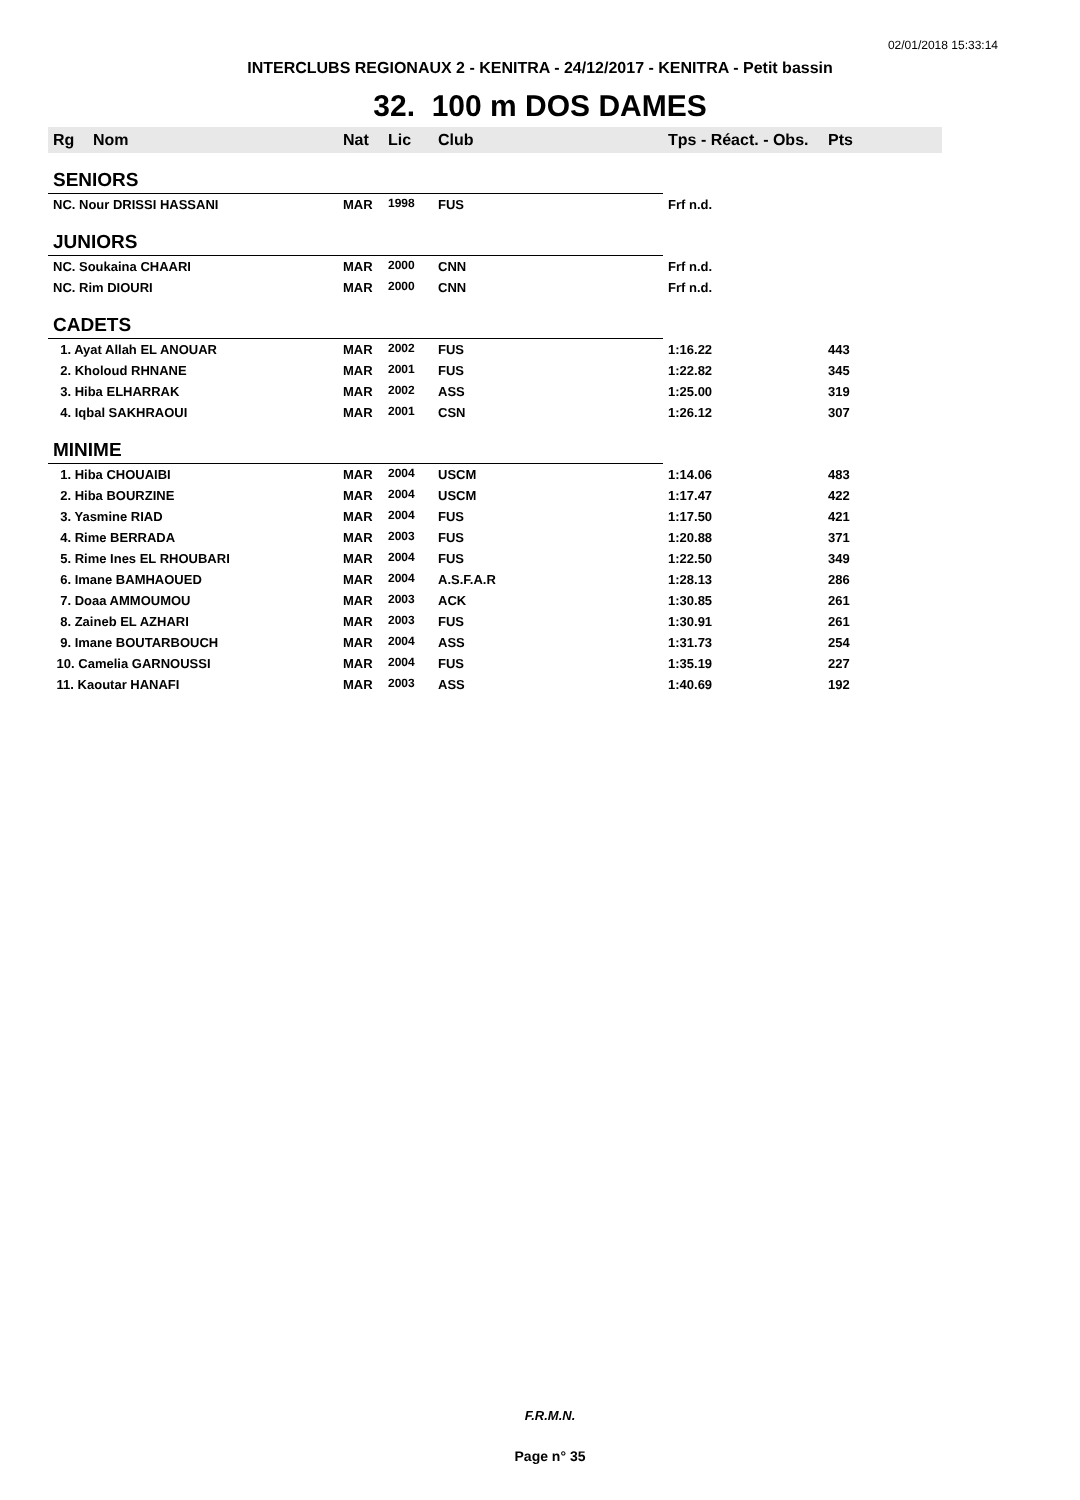02/01/2018 15:33:14
INTERCLUBS REGIONAUX 2 - KENITRA - 24/12/2017 - KENITRA - Petit bassin
32. 100 m DOS DAMES
| Rg | Nom | Nat | Lic | Club | Tps - Réact. - Obs. | Pts |
| --- | --- | --- | --- | --- | --- | --- |
| SENIORS | | | | | | |
| NC. Nour DRISSI HASSANI | | MAR | 1998 | FUS | Frf n.d. | |
| JUNIORS | | | | | | |
| NC. Soukaina CHAARI | | MAR | 2000 | CNN | Frf n.d. | |
| NC. Rim DIOURI | | MAR | 2000 | CNN | Frf n.d. | |
| CADETS | | | | | | |
| 1. Ayat Allah EL ANOUAR | | MAR | 2002 | FUS | 1:16.22 | 443 |
| 2. Kholoud RHNANE | | MAR | 2001 | FUS | 1:22.82 | 345 |
| 3. Hiba ELHARRAK | | MAR | 2002 | ASS | 1:25.00 | 319 |
| 4. Iqbal SAKHRAOUI | | MAR | 2001 | CSN | 1:26.12 | 307 |
| MINIME | | | | | | |
| 1. Hiba CHOUAIBI | | MAR | 2004 | USCM | 1:14.06 | 483 |
| 2. Hiba BOURZINE | | MAR | 2004 | USCM | 1:17.47 | 422 |
| 3. Yasmine RIAD | | MAR | 2004 | FUS | 1:17.50 | 421 |
| 4. Rime BERRADA | | MAR | 2003 | FUS | 1:20.88 | 371 |
| 5. Rime Ines EL RHOUBARI | | MAR | 2004 | FUS | 1:22.50 | 349 |
| 6. Imane BAMHAOUED | | MAR | 2004 | A.S.F.A.R | 1:28.13 | 286 |
| 7. Doaa AMMOUMOU | | MAR | 2003 | ACK | 1:30.85 | 261 |
| 8. Zaineb EL AZHARI | | MAR | 2003 | FUS | 1:30.91 | 261 |
| 9. Imane BOUTARBOUCH | | MAR | 2004 | ASS | 1:31.73 | 254 |
| 10. Camelia GARNOUSSI | | MAR | 2004 | FUS | 1:35.19 | 227 |
| 11. Kaoutar HANAFI | | MAR | 2003 | ASS | 1:40.69 | 192 |
F.R.M.N.
Page n° 35